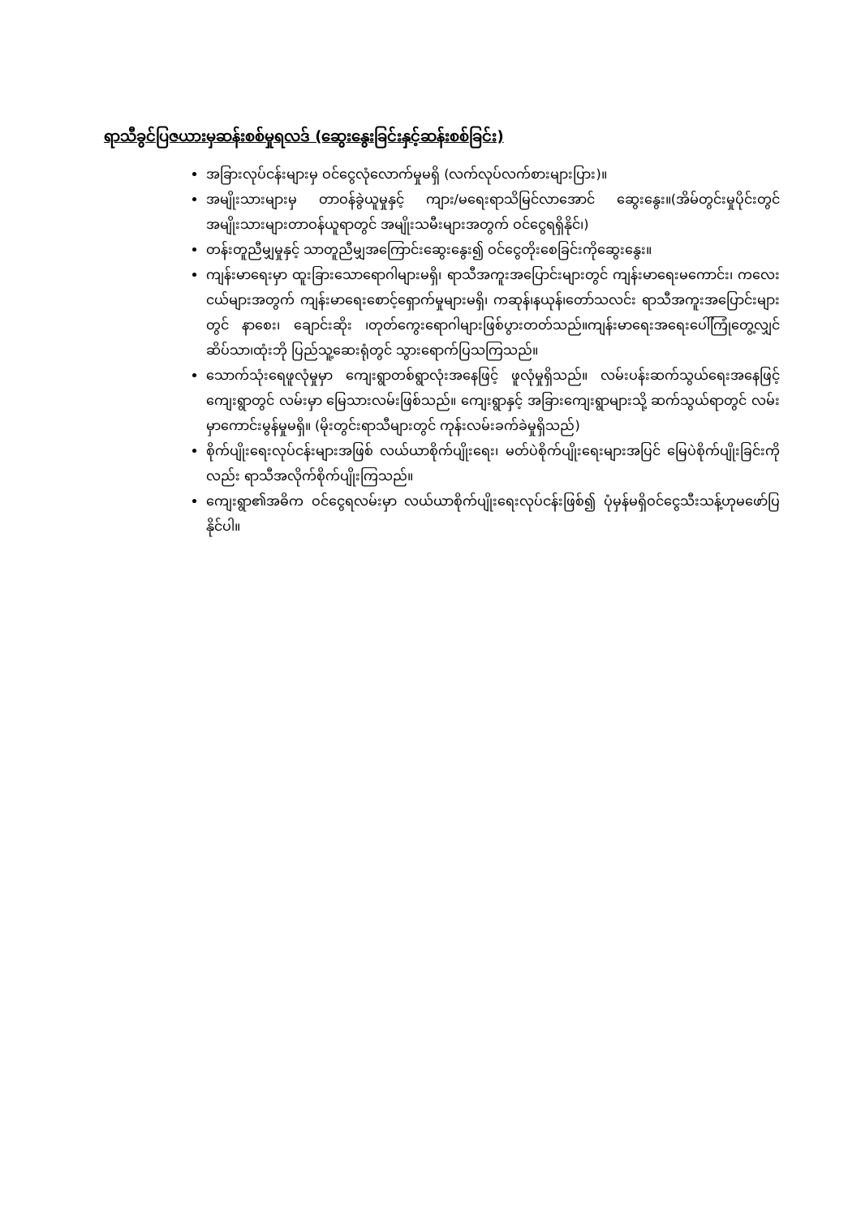ရာသီခွင်ပြဇယားမှဆန်းစစ်မှုရလဒ် (ဆွေးနွေးခြင်းနှင့်ဆန်းစစ်ခြင်း)
အခြားလုပ်ငန်းများမှ ဝင်ငွေလုံလောက်မှုမရှိ (လက်လုပ်လက်စားများပြား)။
အမျိုးသားများမှ တာဝန်ခွဲယူမှုနှင့် ကျား/မရေးရာသိမြင်လာအောင် ဆွေးနွေး။(အိမ်တွင်းမှုပိုင်းတွင် အမျိုးသားများတာဝန်ယူရာတွင် အမျိုးသမီးများအတွက် ဝင်ငွေရရှိနိုင်၊)
တန်းတူညီမျှမှုနှင့် သာတူညီမျှအကြောင်းဆွေးနွေး၍ ဝင်ငွေတိုးစေခြင်းကိုဆွေးနွေး။
ကျန်းမာရေးမှာ ထူးခြားသောရောဂါများမရှိ၊ ရာသီအကူးအပြောင်းများတွင် ကျန်းမာရေးမကောင်း၊ ကလေးငယ်များအတွက် ကျန်းမာရေးစောင့်ရှောက်မှုများမရှိ၊ ကဆုန်၊နယုန်၊တော်သလင်း ရာသီအကူးအပြောင်းများတွင် နာစေး၊ ချောင်းဆိုး ၊တုတ်ကွေးရောဂါများဖြစ်ပွားတတ်သည်။ကျန်းမာရေးအရေးပေါ်ကြုံတွေ့လျှင် ဆိပ်သာ၊ထုံးဘို ပြည်သူ့ဆေးရုံတွင် သွားရောက်ပြသကြသည်။
သောက်သုံးရေဖူလုံမှုမှာ ကျေးရွာတစ်ရွာလုံးအနေဖြင့် ဖူလုံမှုရှိသည်။ လမ်းပန်းဆက်သွယ်ရေးအနေဖြင့် ကျေးရွာတွင် လမ်းမှာ မြေသားလမ်းဖြစ်သည်။ ကျေးရွာနှင့် အခြားကျေးရွာများသို့ ဆက်သွယ်ရာတွင် လမ်းမှာကောင်းမွန်မှုမရှိ။ (မိုးတွင်းရာသီများတွင် ကုန်းလမ်းခက်ခဲမှုရှိသည်)
စိုက်ပျိုးရေးလုပ်ငန်းများအဖြစ် လယ်ယာစိုက်ပျိုးရေး၊ မတ်ပဲစိုက်ပျိုးရေးများအပြင် မြေပဲစိုက်ပျိုးခြင်းကိုလည်း ရာသီအလိုက်စိုက်ပျိုးကြသည်။
ကျေးရွာ၏အဓိက ဝင်ငွေရလမ်းမှာ လယ်ယာစိုက်ပျိုးရေးလုပ်ငန်းဖြစ်၍ ပုံမှန်မရှိဝင်ငွေသီးသန့်ဟုမဖော်ပြနိုင်ပါ။